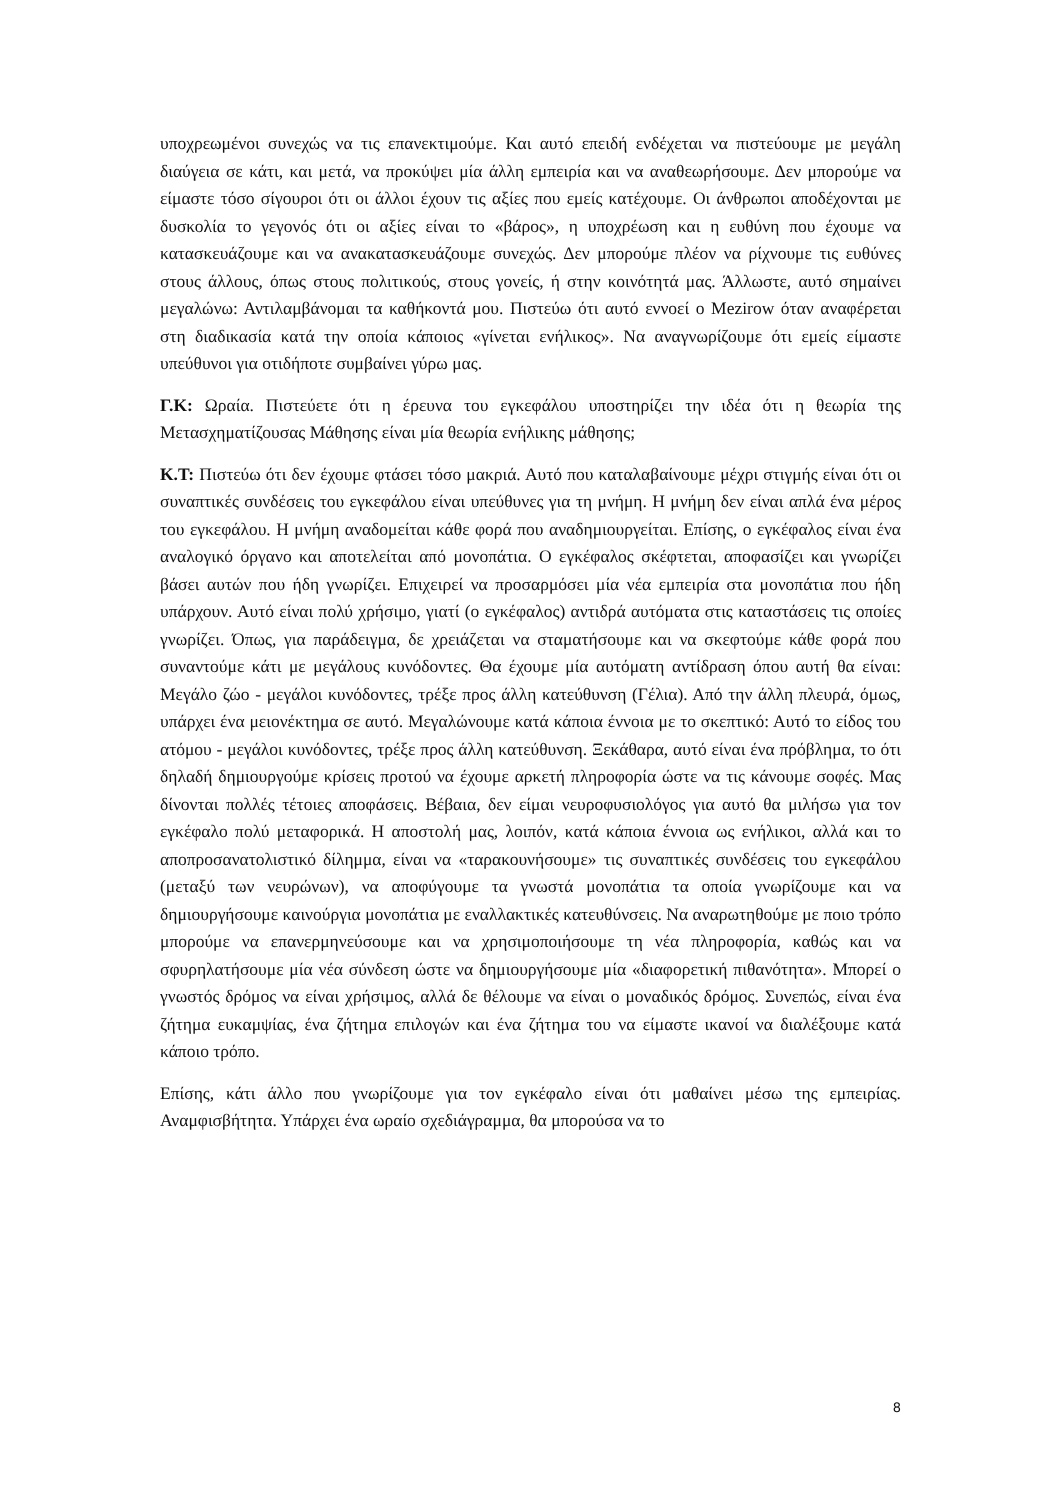υποχρεωμένοι συνεχώς να τις επανεκτιμούμε. Και αυτό επειδή ενδέχεται να πιστεύουμε με μεγάλη διαύγεια σε κάτι, και μετά, να προκύψει μία άλλη εμπειρία και να αναθεωρήσουμε. Δεν μπορούμε να είμαστε τόσο σίγουροι ότι οι άλλοι έχουν τις αξίες που εμείς κατέχουμε. Οι άνθρωποι αποδέχονται με δυσκολία το γεγονός ότι οι αξίες είναι το «βάρος», η υποχρέωση και η ευθύνη που έχουμε να κατασκευάζουμε και να ανακατασκευάζουμε συνεχώς. Δεν μπορούμε πλέον να ρίχνουμε τις ευθύνες στους άλλους, όπως στους πολιτικούς, στους γονείς, ή στην κοινότητά μας. Άλλωστε, αυτό σημαίνει μεγαλώνω: Αντιλαμβάνομαι τα καθήκοντά μου. Πιστεύω ότι αυτό εννοεί ο Mezirow όταν αναφέρεται στη διαδικασία κατά την οποία κάποιος «γίνεται ενήλικος». Να αναγνωρίζουμε ότι εμείς είμαστε υπεύθυνοι για οτιδήποτε συμβαίνει γύρω μας.
Γ.Κ: Ωραία. Πιστεύετε ότι η έρευνα του εγκεφάλου υποστηρίζει την ιδέα ότι η θεωρία της Μετασχηματίζουσας Μάθησης είναι μία θεωρία ενήλικης μάθησης;
Κ.Τ: Πιστεύω ότι δεν έχουμε φτάσει τόσο μακριά. Αυτό που καταλαβαίνουμε μέχρι στιγμής είναι ότι οι συναπτικές συνδέσεις του εγκεφάλου είναι υπεύθυνες για τη μνήμη. Η μνήμη δεν είναι απλά ένα μέρος του εγκεφάλου. Η μνήμη αναδομείται κάθε φορά που αναδημιουργείται. Επίσης, ο εγκέφαλος είναι ένα αναλογικό όργανο και αποτελείται από μονοπάτια. Ο εγκέφαλος σκέφτεται, αποφασίζει και γνωρίζει βάσει αυτών που ήδη γνωρίζει. Επιχειρεί να προσαρμόσει μία νέα εμπειρία στα μονοπάτια που ήδη υπάρχουν. Αυτό είναι πολύ χρήσιμο, γιατί (ο εγκέφαλος) αντιδρά αυτόματα στις καταστάσεις τις οποίες γνωρίζει. Όπως, για παράδειγμα, δε χρειάζεται να σταματήσουμε και να σκεφτούμε κάθε φορά που συναντούμε κάτι με μεγάλους κυνόδοντες. Θα έχουμε μία αυτόματη αντίδραση όπου αυτή θα είναι: Μεγάλο ζώο - μεγάλοι κυνόδοντες, τρέξε προς άλλη κατεύθυνση (Γέλια). Από την άλλη πλευρά, όμως, υπάρχει ένα μειονέκτημα σε αυτό. Μεγαλώνουμε κατά κάποια έννοια με το σκεπτικό: Αυτό το είδος του ατόμου - μεγάλοι κυνόδοντες, τρέξε προς άλλη κατεύθυνση. Ξεκάθαρα, αυτό είναι ένα πρόβλημα, το ότι δηλαδή δημιουργούμε κρίσεις προτού να έχουμε αρκετή πληροφορία ώστε να τις κάνουμε σοφές. Μας δίνονται πολλές τέτοιες αποφάσεις. Βέβαια, δεν είμαι νευροφυσιολόγος για αυτό θα μιλήσω για τον εγκέφαλο πολύ μεταφορικά. Η αποστολή μας, λοιπόν, κατά κάποια έννοια ως ενήλικοι, αλλά και το αποπροσανατολιστικό δίλημμα, είναι να «ταρακουνήσουμε» τις συναπτικές συνδέσεις του εγκεφάλου (μεταξύ των νευρώνων), να αποφύγουμε τα γνωστά μονοπάτια τα οποία γνωρίζουμε και να δημιουργήσουμε καινούργια μονοπάτια με εναλλακτικές κατευθύνσεις. Να αναρωτηθούμε με ποιο τρόπο μπορούμε να επανερμηνεύσουμε και να χρησιμοποιήσουμε τη νέα πληροφορία, καθώς και να σφυρηλατήσουμε μία νέα σύνδεση ώστε να δημιουργήσουμε μία «διαφορετική πιθανότητα». Μπορεί ο γνωστός δρόμος να είναι χρήσιμος, αλλά δε θέλουμε να είναι ο μοναδικός δρόμος. Συνεπώς, είναι ένα ζήτημα ευκαμψίας, ένα ζήτημα επιλογών και ένα ζήτημα του να είμαστε ικανοί να διαλέξουμε κατά κάποιο τρόπο.
Επίσης, κάτι άλλο που γνωρίζουμε για τον εγκέφαλο είναι ότι μαθαίνει μέσω της εμπειρίας. Αναμφισβήτητα. Υπάρχει ένα ωραίο σχεδιάγραμμα, θα μπορούσα να το
8